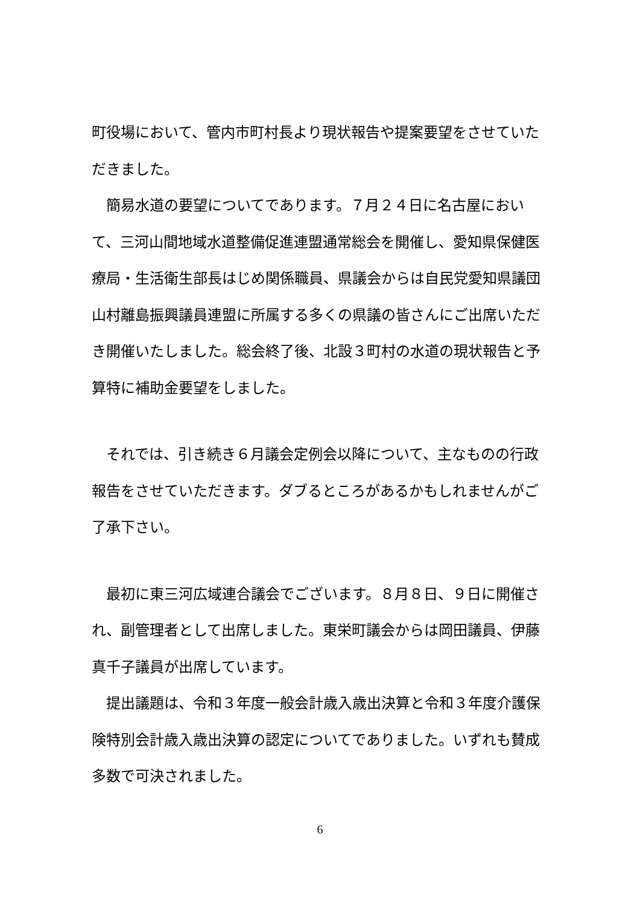町役場において、管内市町村長より現状報告や提案要望をさせていただきました。
　簡易水道の要望についてであります。７月２４日に名古屋において、三河山間地域水道整備促進連盟通常総会を開催し、愛知県保健医療局・生活衛生部長はじめ関係職員、県議会からは自民党愛知県議団山村離島振興議員連盟に所属する多くの県議の皆さんにご出席いただき開催いたしました。総会終了後、北設３町村の水道の現状報告と予算特に補助金要望をしました。
　それでは、引き続き６月議会定例会以降について、主なものの行政報告をさせていただきます。ダブるところがあるかもしれませんがご了承下さい。
　最初に東三河広域連合議会でございます。８月８日、９日に開催され、副管理者として出席しました。東栄町議会からは岡田議員、伊藤真千子議員が出席しています。
　提出議題は、令和３年度一般会計歳入歳出決算と令和３年度介護保険特別会計歳入歳出決算の認定についてでありました。いずれも賛成多数で可決されました。
6